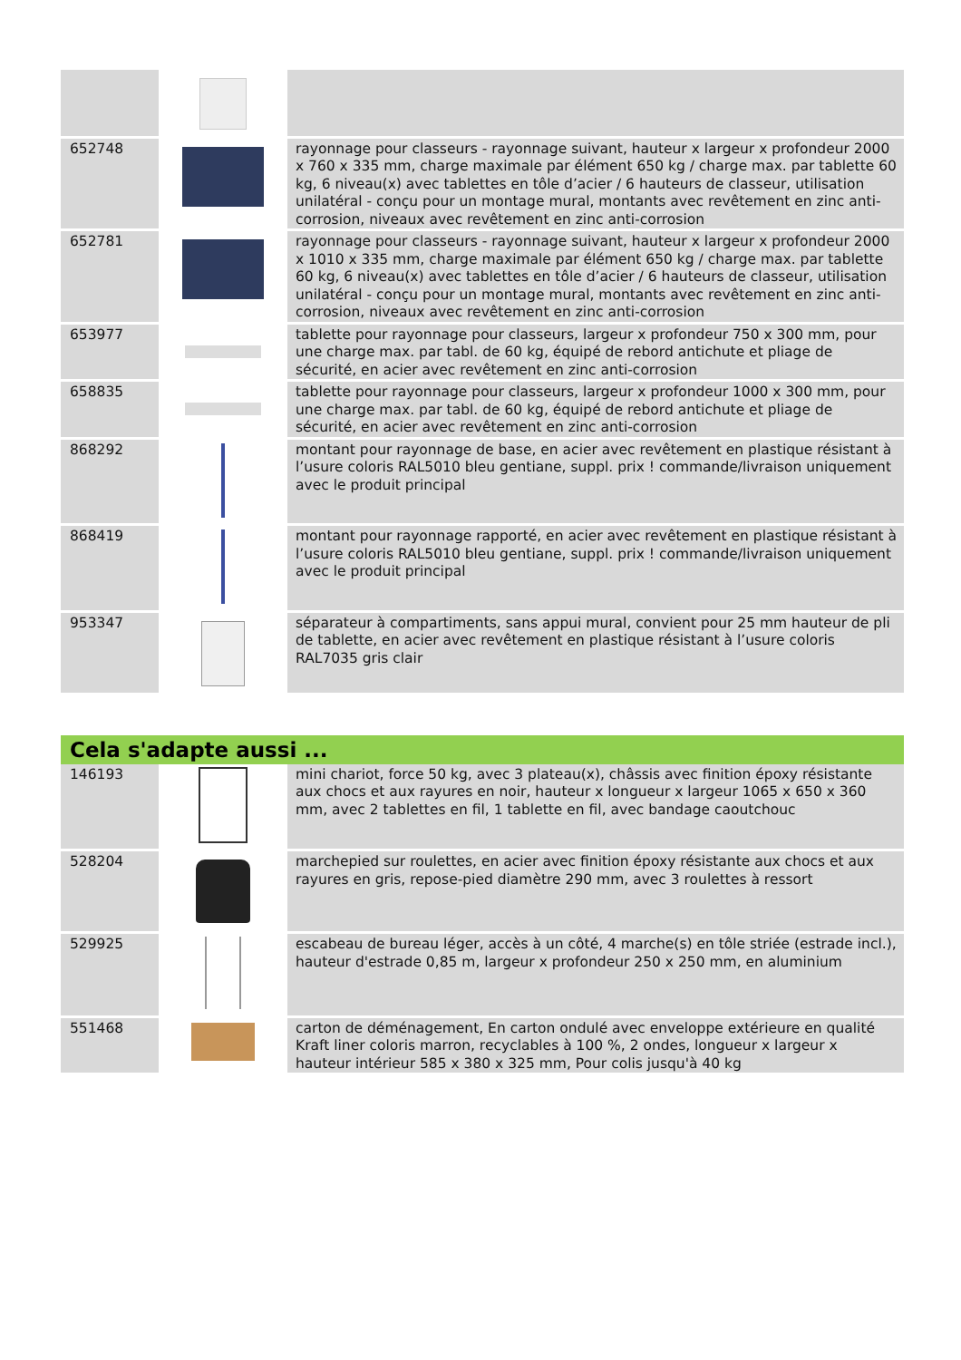| 652748 | | rayonnage pour classeurs - rayonnage suivant, hauteur x largeur x profondeur 2000 x 760 x 335 mm, charge maximale par élément 650 kg / charge max. par tablette 60 kg, 6 niveau(x) avec tablettes en tôle d’acier / 6 hauteurs de classeur, utilisation unilatéral - conçu pour un montage mural, montants avec revêtement en zinc anti-corrosion, niveaux avec revêtement en zinc anti-corrosion |
| 652781 | | rayonnage pour classeurs - rayonnage suivant, hauteur x largeur x profondeur 2000 x 1010 x 335 mm, charge maximale par élément 650 kg / charge max. par tablette 60 kg, 6 niveau(x) avec tablettes en tôle d’acier / 6 hauteurs de classeur, utilisation unilatéral - conçu pour un montage mural, montants avec revêtement en zinc anti-corrosion, niveaux avec revêtement en zinc anti-corrosion |
| 653977 | | tablette pour rayonnage pour classeurs, largeur x profondeur 750 x 300 mm, pour une charge max. par tabl. de 60 kg, équipé de rebord antichute et pliage de sécurité, en acier avec revêtement en zinc anti-corrosion |
| 658835 | | tablette pour rayonnage pour classeurs, largeur x profondeur 1000 x 300 mm, pour une charge max. par tabl. de 60 kg, équipé de rebord antichute et pliage de sécurité, en acier avec revêtement en zinc anti-corrosion |
| 868292 | | montant pour rayonnage de base, en acier avec revêtement en plastique résistant à l’usure coloris RAL5010 bleu gentiane, suppl. prix ! commande/livraison uniquement avec le produit principal |
| 868419 | | montant pour rayonnage rapporté, en acier avec revêtement en plastique résistant à l’usure coloris RAL5010 bleu gentiane, suppl. prix ! commande/livraison uniquement avec le produit principal |
| 953347 | | séparateur à compartiments, sans appui mural, convient pour 25 mm hauteur de pli de tablette, en acier avec revêtement en plastique résistant à l’usure coloris RAL7035 gris clair |
Cela s'adapte aussi ...
| 146193 | | mini chariot, force 50 kg, avec 3 plateau(x), châssis avec finition époxy résistante aux chocs et aux rayures en noir, hauteur x longueur x largeur 1065 x 650 x 360 mm, avec 2 tablettes en fil, 1 tablette en fil, avec bandage caoutchouc |
| 528204 | | marchepied sur roulettes, en acier avec finition époxy résistante aux chocs et aux rayures en gris, repose-pied diamètre 290 mm, avec 3 roulettes à ressort |
| 529925 | | escabeau de bureau léger, accès à un côté, 4 marche(s) en tôle striée (estrade incl.), hauteur d'estrade 0,85 m, largeur x profondeur 250 x 250 mm, en aluminium |
| 551468 | | carton de déménagement, En carton ondulé avec enveloppe extérieure en qualité Kraft liner coloris marron, recyclables à 100 %, 2 ondes, longueur x largeur x hauteur intérieur 585 x 380 x 325 mm, Pour colis jusqu'à 40 kg |